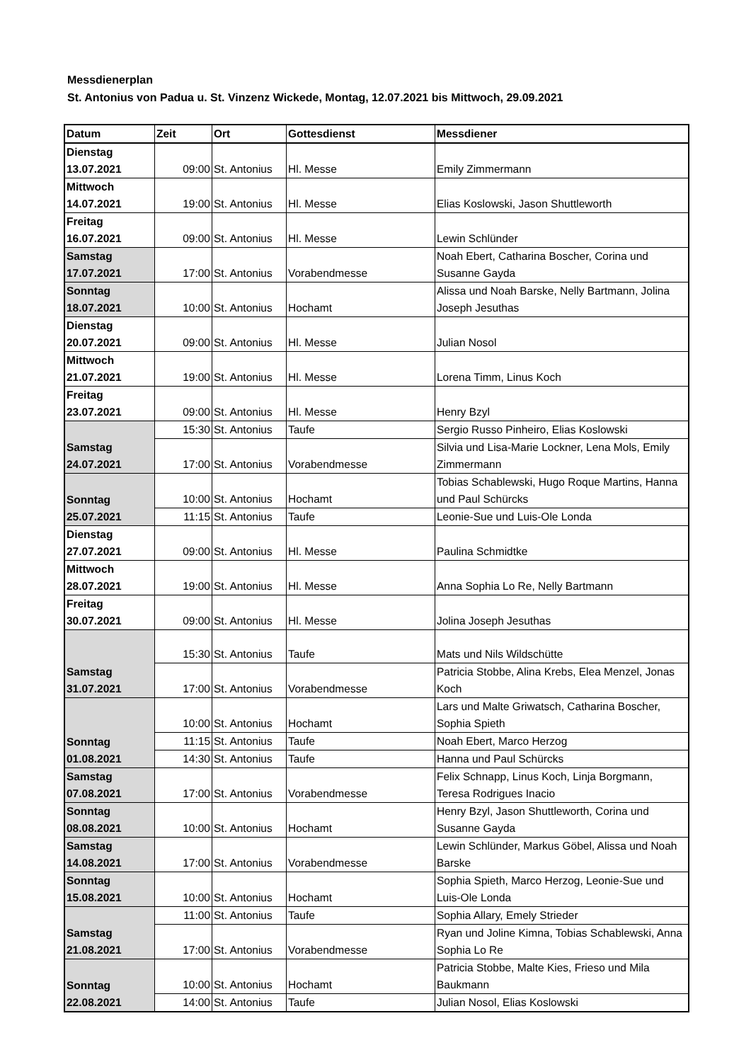Messdienerplan
St. Antonius von Padua u. St. Vinzenz Wickede, Montag, 12.07.2021 bis Mittwoch, 29.09.2021
| Datum | Zeit | Ort | Gottesdienst | Messdiener |
| --- | --- | --- | --- | --- |
| Dienstag 13.07.2021 | 09:00 | St. Antonius | Hl. Messe | Emily Zimmermann |
| Mittwoch 14.07.2021 | 19:00 | St. Antonius | Hl. Messe | Elias Koslowski, Jason Shuttleworth |
| Freitag 16.07.2021 | 09:00 | St. Antonius | Hl. Messe | Lewin Schlünder |
| Samstag 17.07.2021 | 17:00 | St. Antonius | Vorabendmesse | Noah Ebert, Catharina Boscher, Corina und Susanne Gayda |
| Sonntag 18.07.2021 | 10:00 | St. Antonius | Hochamt | Alissa und Noah Barske, Nelly Bartmann, Jolina Joseph Jesuthas |
| Dienstag 20.07.2021 | 09:00 | St. Antonius | Hl. Messe | Julian Nosol |
| Mittwoch 21.07.2021 | 19:00 | St. Antonius | Hl. Messe | Lorena Timm, Linus Koch |
| Freitag 23.07.2021 | 09:00 | St. Antonius | Hl. Messe | Henry Bzyl |
| Samstag 24.07.2021 | 15:30 | St. Antonius | Taufe | Sergio Russo Pinheiro, Elias Koslowski |
| | 17:00 | St. Antonius | Vorabendmesse | Silvia und Lisa-Marie Lockner, Lena Mols, Emily Zimmermann |
| Sonntag 25.07.2021 | 10:00 | St. Antonius | Hochamt | Tobias Schablewski, Hugo Roque Martins, Hanna und Paul Schürcks |
| | 11:15 | St. Antonius | Taufe | Leonie-Sue und Luis-Ole Londa |
| Dienstag 27.07.2021 | 09:00 | St. Antonius | Hl. Messe | Paulina Schmidtke |
| Mittwoch 28.07.2021 | 19:00 | St. Antonius | Hl. Messe | Anna Sophia Lo Re, Nelly Bartmann |
| Freitag 30.07.2021 | 09:00 | St. Antonius | Hl. Messe | Jolina Joseph Jesuthas |
| Samstag 31.07.2021 | 15:30 | St. Antonius | Taufe | Mats und Nils Wildschütte |
| | 17:00 | St. Antonius | Vorabendmesse | Patricia Stobbe, Alina Krebs, Elea Menzel, Jonas Koch |
| Sonntag 01.08.2021 | 10:00 | St. Antonius | Hochamt | Lars und Malte Griwatsch, Catharina Boscher, Sophia Spieth |
| | 11:15 | St. Antonius | Taufe | Noah Ebert, Marco Herzog |
| | 14:30 | St. Antonius | Taufe | Hanna und Paul Schürcks |
| Samstag 07.08.2021 | 17:00 | St. Antonius | Vorabendmesse | Felix Schnapp, Linus Koch, Linja Borgmann, Teresa Rodrigues Inacio |
| Sonntag 08.08.2021 | 10:00 | St. Antonius | Hochamt | Henry Bzyl, Jason Shuttleworth, Corina und Susanne Gayda |
| Samstag 14.08.2021 | 17:00 | St. Antonius | Vorabendmesse | Lewin Schlünder, Markus Göbel, Alissa und Noah Barske |
| Sonntag 15.08.2021 | 10:00 | St. Antonius | Hochamt | Sophia Spieth, Marco Herzog, Leonie-Sue und Luis-Ole Londa |
| Samstag 21.08.2021 | 11:00 | St. Antonius | Taufe | Sophia Allary, Emely Strieder |
| | 17:00 | St. Antonius | Vorabendmesse | Ryan und Joline Kimna, Tobias Schablewski, Anna Sophia Lo Re |
| Sonntag 22.08.2021 | 10:00 | St. Antonius | Hochamt | Patricia Stobbe, Malte Kies, Frieso und Mila Baukmann |
| | 14:00 | St. Antonius | Taufe | Julian Nosol, Elias Koslowski |